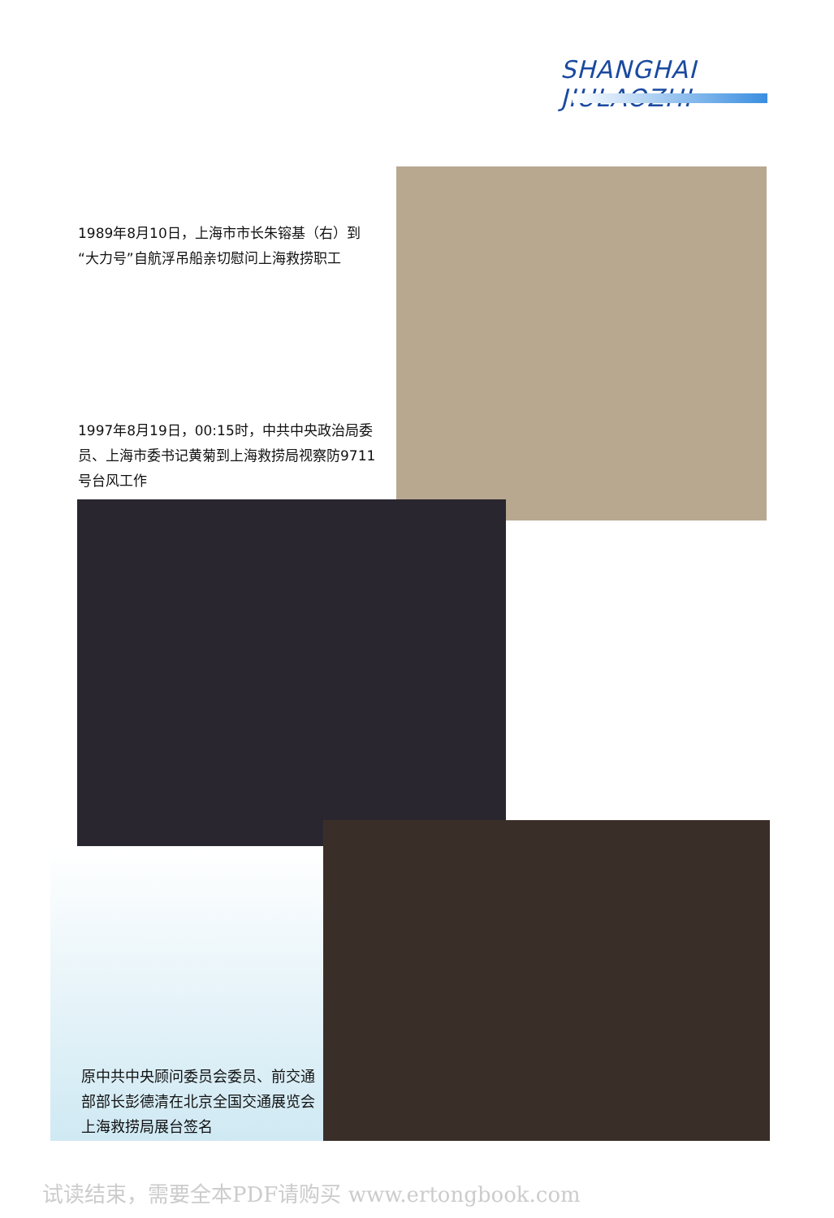SHANGHAI JIULAOZHI
1989年8月10日，上海市市长朱镕基（右）到“大力号”自航浮吊船亲切慰问上海救捞职工
1997年8月19日，00:15时，中共中央政治局委员、上海市委书记黄菊到上海救捞局视察防9711号台风工作
原中共中央顾问委员会委员、前交通部部长彭德清在北京全国交通展览会上海救捞局展台签名
试读结束，需要全本PDF请购买 www.ertongbook.com